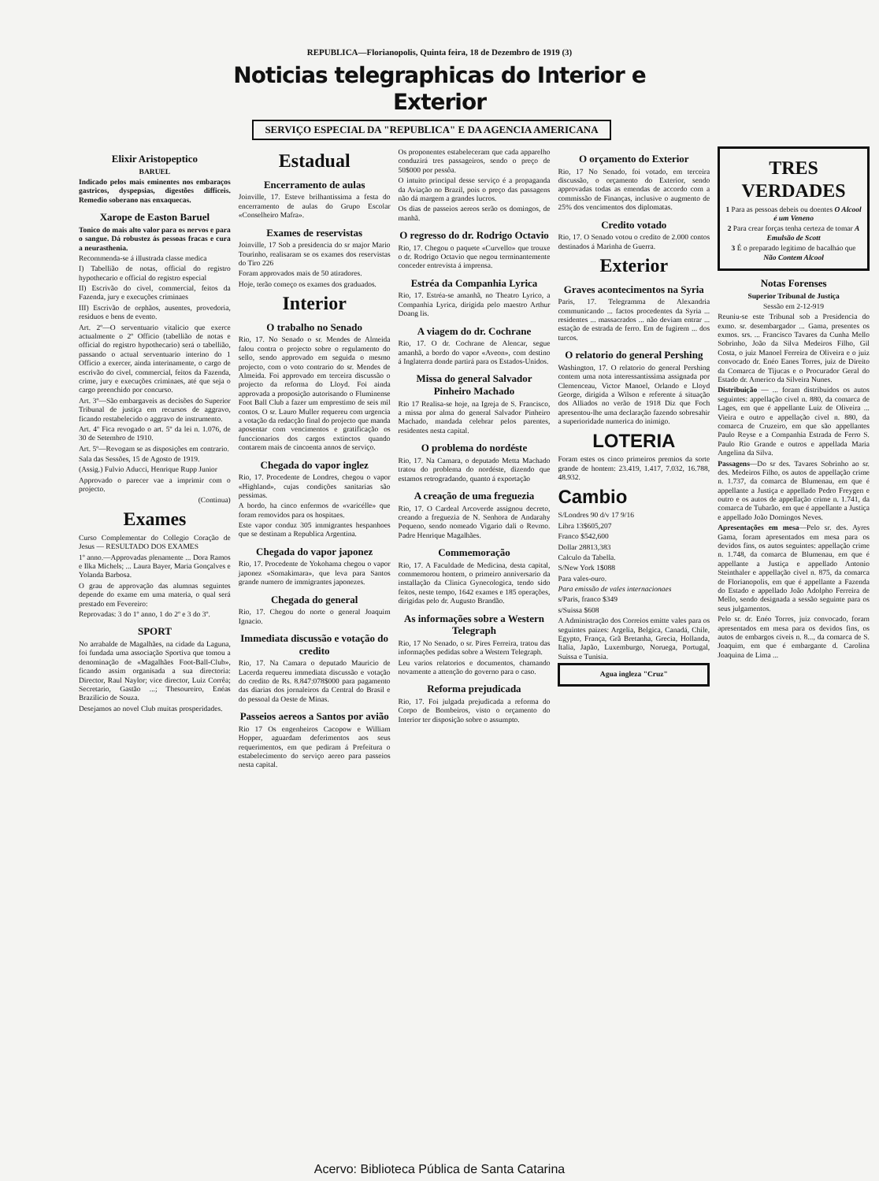REPUBLICA—Florianopolis, Quinta feira, 18 de Dezembro de 1919 (3)
Noticias telegraphicas do Interior e Exterior
SERVIÇO ESPECIAL DA "REPUBLICA" E DA AGENCIA AMERICANA
Elixir Aristopeptico
BARUEL
Indicado pelos mais eminentes nos embaraços gastricos, dyspepsias, digestões difficeis. Remedio soberano nas enxaquecas.
Xarope de Easton Baruel
Tonico do mais alto valor para os nervos e para o sangue. Dá robustez ás pessoas fracas e cura a neurasthenia.
Recommenda-se á illustrada classe medica
I) Tabellião de notas, official do registro hypothecario e official do registro especial
II) Escrivão do civel, commercial, feitos da Fazenda, jury e execuções criminaes
III) Escrivão de orphãos, ausentes, provedoria, residuos e bens de evento.
Art. 2º—O serventuario vitalicio que exerce actualmente o 2º Officio (tabellião de notas e official do registro hypothecario) será o tabellião, passando o actual serventuario interino do 1 Officio a exercer, ainda interinamente, o cargo de escrivão do civel, commercial, feitos da Fazenda, crime, jury e execuções criminaes, até que seja o cargo preenchido por concurso.
Art. 3º—São embargaveis as decisões do Superior Tribunal de justiça em recursos de aggravo, ficando restabelecido o aggravo de instrumento.
Art. 4º Fica revogado o art. 5º da lei n. 1.076, de 30 de Setembro de 1910.
Art. 5º—Revogam se as disposições em contrario.
Sala das Sessões, 15 de Agosto de 1919.
(Assig.) Fulvio Aducci, Henrique Rupp Junior
Approvado o parecer vae a imprimir com o projecto.
(Continua)
Exames
Curso Complementar do Collegio Coração de Jesus — RESULTADO DOS EXAMES
1º anno.—Approvadas plenamente ... Dora Ramos e Ilka Michels; ... Laura Bayer, Maria Gonçalves e Yolanda Barbosa.
O grau de approvação das alumnas seguintes depende do exame em uma materia, o qual será prestado em Fevereiro:
Reprovadas: 3 do 1º anno, 1 do 2º e 3 do 3º.
SPORT
No arrabalde de Magalhães, na cidade da Laguna, foi fundada uma associação Sportiva que tomou a denominação de «Magalhães Foot-Ball-Club», ficando assim organisada a sua directoria: Director, Raul Naylor; vice director, Luiz Corrêa; Secretario, Gastão ...; Thesoureiro, Enéas Brazilicio de Souza.
Desejamos ao novel Club muitas prosperidades.
Estadual
Encerramento de aulas
Joinville, 17. Esteve brilhantissima a festa do encerramento de aulas do Grupo Escolar «Conselheiro Mafra».
Exames de reservistas
Joinville, 17 Sob a presidencia do sr major Mario Tourinho, realisaram se os exames dos reservistas do Tiro 226
Foram approvados mais de 50 atiradores.
Hoje, terão começo os exames dos graduados.
Interior
O trabalho no Senado
Rio, 17. No Senado o sr. Mendes de Almeida falou contra o projecto sobre o regulamento do sello, sendo approvado em seguida o mesmo projecto, com o voto contrario do sr. Mendes de Almeida. Foi approvado em terceira discussão o projecto da reforma do Lloyd. Foi ainda approvada a proposição autorisando o Fluminense Foot Ball Club a fazer um emprestimo de seis mil contos. O sr. Lauro Muller requereu com urgencia a votação da redacção final do projecto que manda aposentar com vencimentos e gratificação os funccionarios dos cargos extinctos quando contarem mais de cincoenta annos de serviço.
Chegada do vapor inglez
Rio, 17. Procedente de Londres, chegou o vapor «Highland», cujas condições sanitarias são pessimas.
A bordo, ha cinco enfermos de «varicélle» que foram removidos para os hospitaes.
Este vapor conduz 305 immigrantes hespanhoes que se destinam a Republica Argentina.
Chegada do vapor japonez
Rio, 17. Procedente de Yokohama chegou o vapor japonez «Somakimara», que leva para Santos grande numero de immigrantes japonezes.
Chegada do general
Rio, 17. Chegou do norte o general Joaquim Ignacio.
Immediata discussão e votação do credito
Rio, 17. Na Camara o deputado Mauricio de Lacerda requereu immediata discussão e votação do credito de Rs. 8.847:078$000 para pagamento das diarias dos jornaleiros da Central do Brasil e do pessoal da Oeste de Minas.
Passeios aereos a Santos por avião
Rio 17 Os engenheiros Cacopow e William Hopper, aguardam deferimentos aos seus requerimentos, em que pediram á Prefeitura o estabelecimento do serviço aereo para passeios nesta capital.
Os proponentes estabeleceram que cada apparelho conduzirá tres passageiros, sendo o preço de 50$000 por pessôa.
O intuito principal desse serviço é a propaganda da Aviação no Brazil, pois o preço das passagens não dá margem a grandes lucros.
Os dias de passeios aereos serão os domingos, de manhã.
O regresso do dr. Rodrigo Octavio
Rio, 17. Chegou o paquete «Curvello» que trouxe o dr. Rodrigo Octavio que negou terminantemente conceder entrevista á imprensa.
Estréa da Companhia Lyrica
Rio, 17. Estréa-se amanhã, no Theatro Lyrico, a Companhia Lyrica, dirigida pelo maestro Arthur Doang lis.
A viagem do dr. Cochrane
Rio, 17. O dr. Cochrane de Alencar, segue amanhã, a bordo do vapor «Aveon», com destino á Inglaterra donde partirá para os Estados-Unidos.
Missa do general Salvador Pinheiro Machado
Rio 17 Realisa-se hoje, na Igreja de S. Francisco, a missa por alma do general Salvador Pinheiro Machado, mandada celebrar pelos parentes, residentes nesta capital.
O problema do nordéste
Rio, 17. Na Camara, o deputado Metta Machado tratou do problema do nordéste, dizendo que estamos retrogradando, quanto á exportação
A creação de uma freguezia
Rio, 17. O Cardeal Arcoverde assignou decreto, creando a freguezia de N. Senhora de Andarahy Pequeno, sendo nomeado Vigario dali o Revmo. Padre Henrique Magalhães.
Commemoração
Rio, 17. A Faculdade de Medicina, desta capital, commemorou hontem, o primeiro anniversario da installação da Clinica Gynecologica, tendo sido feitos, neste tempo, 1642 exames e 185 operações, dirigidas pelo dr. Augusto Brandão.
As informações sobre a Western Telegraph
Rio, 17 No Senado, o sr. Pires Ferreira, tratou das informações pedidas sobre a Western Telegraph.
Leu varios relatorios e documentos, chamando novamente a attenção do governo para o caso.
Reforma prejudicada
Rio, 17. Foi julgada prejudicada a reforma do Corpo de Bombeiros, visto o orçamento do Interior ter disposição sobre o assumpto.
O orçamento do Exterior
Rio, 17 No Senado, foi votado, em terceira discussão, o orçamento do Exterior, sendo approvadas todas as emendas de accordo com a commissão de Finanças, inclusive o augmento de 25% dos vencimentos dos diplomatas.
Credito votado
Rio, 17. O Senado votou o credito de 2.000 contos destinados á Marinha de Guerra.
Exterior
Graves acontecimentos na Syria
Paris, 17. Telegramma de Alexandria communicando ... factos procedentes da Syria ... residentes ... massacrados ... não deviam entrar ... estação de estrada de ferro. Em de fugirem ... dos turcos.
O relatorio do general Pershing
Washington, 17. O relatorio do general Pershing contem uma nota interessantissima assignada por Clemenceau, Victor Manoel, Orlando e Lloyd George, dirigida a Wilson e referente á situação dos Alliados no verão de 1918 Diz que Foch apresentou-lhe uma declaração fazendo sobresahir a superioridade numerica do inimigo.
LOTERIA
Foram estes os cinco primeiros premios da sorte grande de hontem: 23.419, 1.417, 7.032, 16.788, 48.932.
Cambio
S/Londres 90 d/v 17 9/16
Libra 13$605,207
Franco $542,600
Dollar 28813,383
Calculo da Tabella.
S/New York 1$088
Para vales-ouro.
Para emissão de vales internacionaes
s/Paris, franco $349
s/Suissa $608
A Administração dos Correios emitte vales para os seguintes paizes: Argelia, Belgica, Canadá, Chile, Egypto, França, Grã Bretanha, Grecia, Hollanda, Italia, Japão, Luxemburgo, Noruega, Portugal, Suissa e Tunisia.
Agua ingleza "Cruz"
TRES VERDADES
1 Para as pessoas debeis ou doentes O Alcool é um Veneno
2 Para crear forças tenha certeza de tomar A Emulsão de Scott
3 É o preparado legitimo de bacalháo que Não Contem Alcool
Notas Forenses
Superior Tribunal de Justiça
Sessão em 2-12-919
Reuniu-se este Tribunal sob a Presidencia do exmo. sr. desembargador ... Gama, presentes os exmos. srs. ... Francisco Tavares da Cunha Mello Sobrinho, João da Silva Medeiros Filho, Gil Costa, o juiz Manoel Ferreira de Oliveira e o juiz convocado dr. Enéo Eanes Torres, juiz de Direito da Comarca de Tijucas e o Procurador Geral do Estado dr. Americo da Silveira Nunes.
Distribuição — ... foram distribuidos os autos seguintes: appellação civel n. 880, da comarca de Lages, em que é appellante Luiz de Oliveira ... Vieira e outro e appellação civel n. 880, da comarca de Cruzeiro, em que são appellantes Paulo Reyse e a Companhia Estrada de Ferro S. Paulo Rio Grande e outros e appellada Maria Angelina da Silva.
Passagens—Do sr des. Tavares Sobrinho ao sr. des. Medeiros Filho, os autos de appellação crime n. 1.737, da comarca de Blumenau, em que é appellante a Justiça e appellado Pedro Freygen e outro e os autos de appellação crime n. 1.741, da comarca de Tubarão, em que é appellante a Justiça e appellado João Domingos Neves.
Apresentações em mesa—Pelo sr. des. Ayres Gama, foram apresentados em mesa para os devidos fins, os autos seguintes: appellação crime n. 1.748, da comarca de Blumenau, em que é appellante a Justiça e appellado Antonio Steinthaler e appellação civel n. 875, da comarca de Florianopolis, em que é appellante a Fazenda do Estado e appellado João Adolpho Ferreira de Mello, sendo designada a sessão seguinte para os seus julgamentos.
Pelo sr. dr. Enéo Torres, juiz convocado, foram apresentados em mesa para os devidos fins, os autos de embargos civeis n. 8..., da comarca de S. Joaquim, em que é embargante d. Carolina Joaquina de Lima ...
Acervo: Biblioteca Pública de Santa Catarina